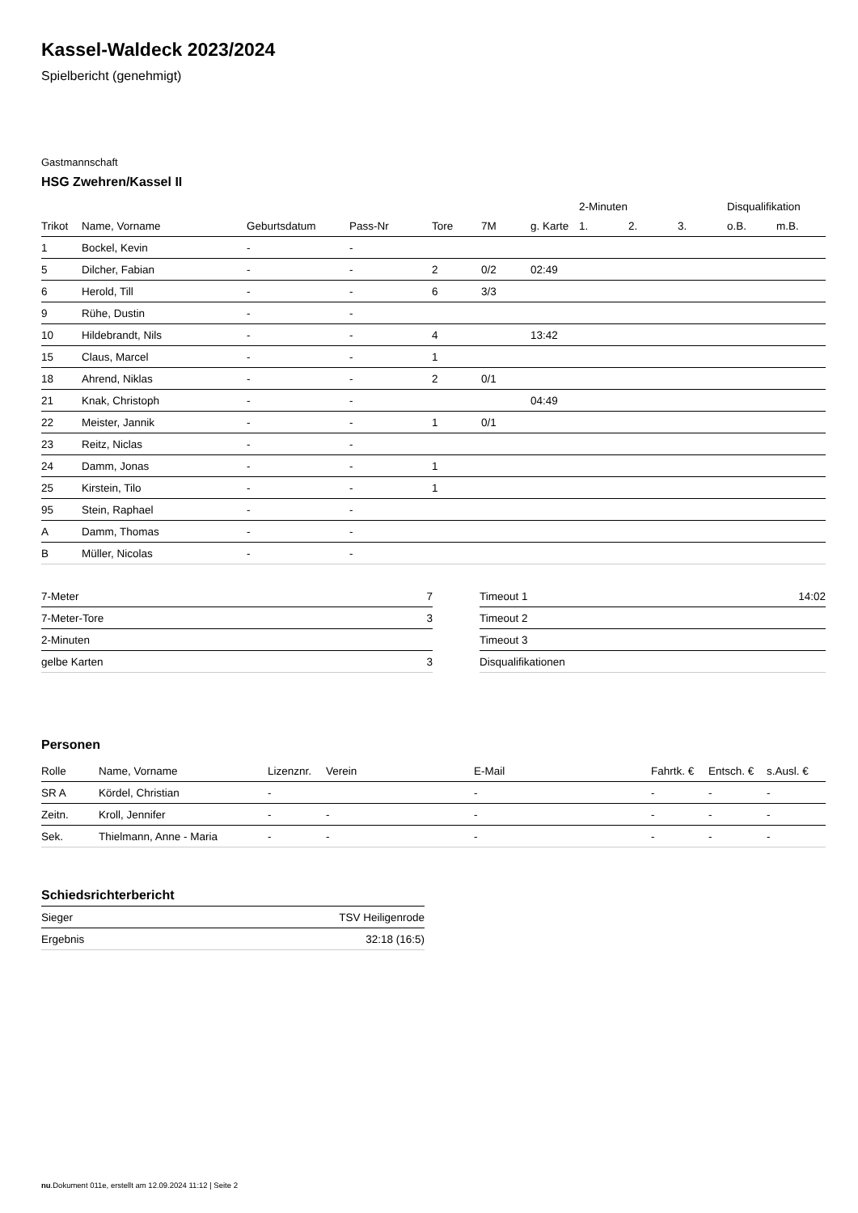Kassel-Waldeck 2023/2024
Spielbericht (genehmigt)
Gastmannschaft
HSG Zwehren/Kassel II
| | | | | | | | 2-Minuten | | | Disqualifikation | |
| --- | --- | --- | --- | --- | --- | --- | --- | --- | --- | --- | --- |
| Trikot | Name, Vorname | Geburtsdatum | Pass-Nr | Tore | 7M | g. Karte | 1. | 2. | 3. | o.B. | m.B. |
| 1 | Bockel, Kevin | - | - | | | | | | | | |
| 5 | Dilcher, Fabian | - | - | 2 | 0/2 | 02:49 | | | | | |
| 6 | Herold, Till | - | - | 6 | 3/3 | | | | | | |
| 9 | Rühe, Dustin | - | - | | | | | | | | |
| 10 | Hildebrandt, Nils | - | - | 4 | | 13:42 | | | | | |
| 15 | Claus, Marcel | - | - | 1 | | | | | | | |
| 18 | Ahrend, Niklas | - | - | 2 | 0/1 | | | | | | |
| 21 | Knak, Christoph | - | - | | | 04:49 | | | | | |
| 22 | Meister, Jannik | - | - | 1 | 0/1 | | | | | | |
| 23 | Reitz, Niclas | - | - | | | | | | | | |
| 24 | Damm, Jonas | - | - | 1 | | | | | | | |
| 25 | Kirstein, Tilo | - | - | 1 | | | | | | | |
| 95 | Stein, Raphael | - | - | | | | | | | | |
| A | Damm, Thomas | - | - | | | | | | | | |
| B | Müller, Nicolas | - | - | | | | | | | | |
| 7-Meter | 7 |
| 7-Meter-Tore | 3 |
| 2-Minuten | |
| gelbe Karten | 3 |
| Timeout 1 | 14:02 |
| Timeout 2 | |
| Timeout 3 | |
| Disqualifikationen | |
Personen
| Rolle | Name, Vorname | Lizenznr. | Verein | E-Mail | Fahrtk. € | Entsch. € | s.Ausl. € |
| --- | --- | --- | --- | --- | --- | --- | --- |
| SR A | Kördel, Christian | - | | - | - | - | - |
| Zeitn. | Kroll, Jennifer | - | - | - | - | - | - |
| Sek. | Thielmann, Anne - Maria | - | - | - | - | - | - |
Schiedsrichterbericht
| Sieger | TSV Heiligenrode |
| Ergebnis | 32:18 (16:5) |
nu.Dokument 011e, erstellt am 12.09.2024 11:12 | Seite 2